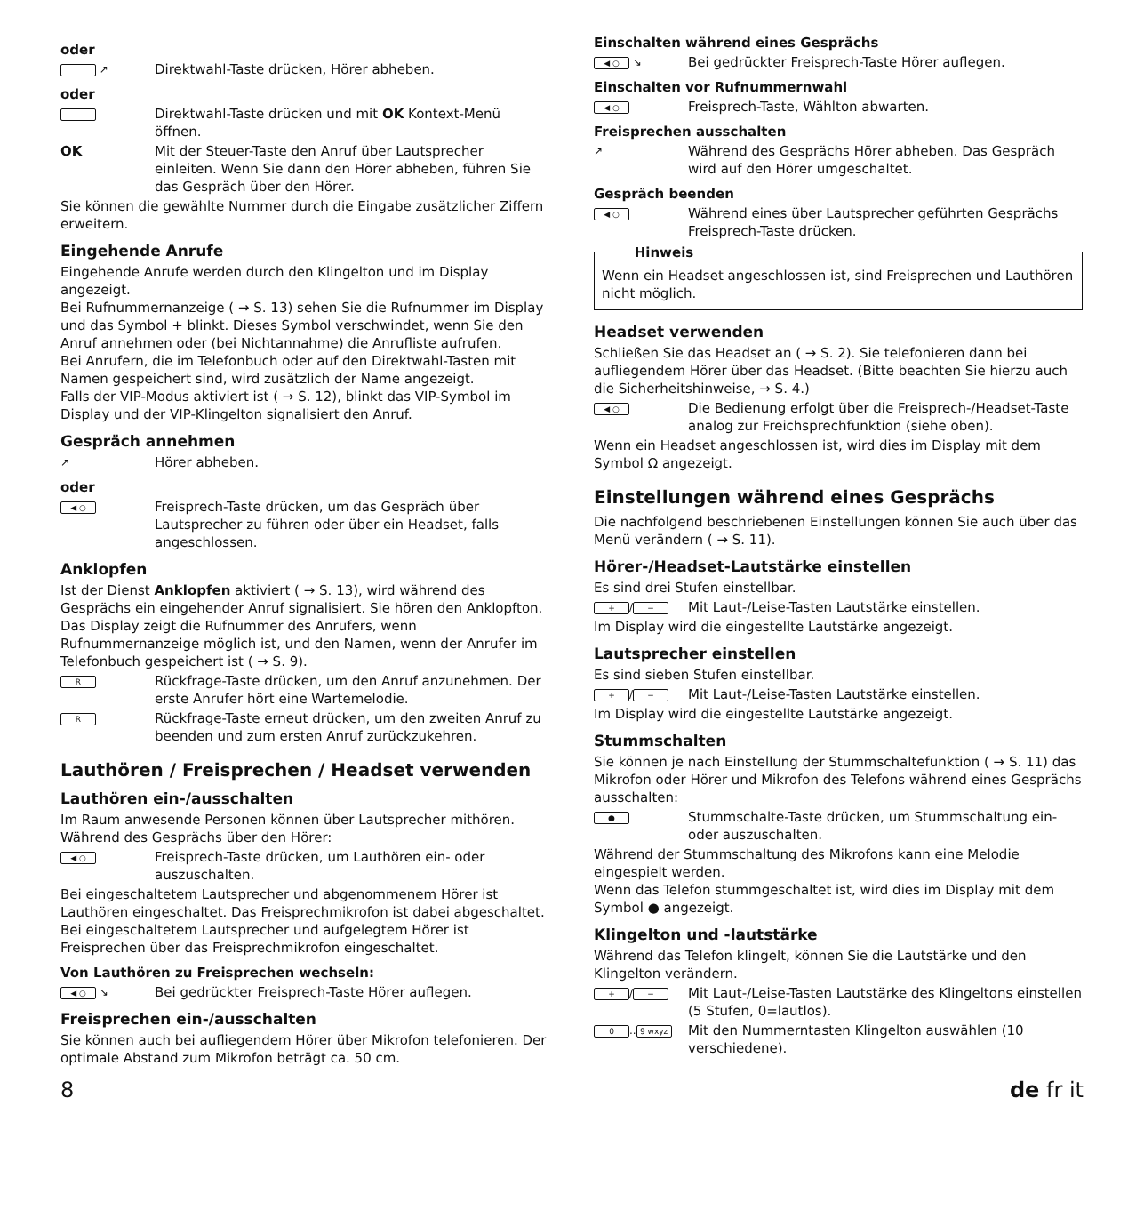oder
↗
Direktwahl-Taste drücken, Hörer abheben.
oder
Direktwahl-Taste drücken und mit OK Kontext-Menü öffnen.
OK Mit der Steuer-Taste den Anruf über Lautsprecher einleiten. Wenn Sie dann den Hörer abheben, führen Sie das Gespräch über den Hörer.
Sie können die gewählte Nummer durch die Eingabe zusätzlicher Ziffern erweitern.
Eingehende Anrufe
Eingehende Anrufe werden durch den Klingelton und im Display angezeigt.
Bei Rufnummernanzeige ( → S. 13) sehen Sie die Rufnummer im Display und das Symbol + blinkt. Dieses Symbol verschwindet, wenn Sie den Anruf annehmen oder (bei Nichtannahme) die Anrufliste aufrufen.
Bei Anrufern, die im Telefonbuch oder auf den Direktwahl-Tasten mit Namen gespeichert sind, wird zusätzlich der Name angezeigt.
Falls der VIP-Modus aktiviert ist ( → S. 12), blinkt das VIP-Symbol im Display und der VIP-Klingelton signalisiert den Anruf.
Gespräch annehmen
↗
Hörer abheben.
oder
◀ ○
Freisprech-Taste drücken, um das Gespräch über Lautsprecher zu führen oder über ein Headset, falls angeschlossen.
Anklopfen
Ist der Dienst Anklopfen aktiviert ( → S. 13), wird während des Gesprächs ein eingehender Anruf signalisiert. Sie hören den Anklopfton. Das Display zeigt die Rufnummer des Anrufers, wenn Rufnummernanzeige möglich ist, und den Namen, wenn der Anrufer im Telefonbuch gespeichert ist ( → S. 9).
R
Rückfrage-Taste drücken, um den Anruf anzunehmen. Der erste Anrufer hört eine Wartemelodie.
R
Rückfrage-Taste erneut drücken, um den zweiten Anruf zu beenden und zum ersten Anruf zurückzukehren.
Lauthören / Freisprechen / Headset verwenden
Lauthören ein-/ausschalten
Im Raum anwesende Personen können über Lautsprecher mithören. Während des Gesprächs über den Hörer:
◀ ○
Freisprech-Taste drücken, um Lauthören ein- oder auszuschalten.
Bei eingeschaltetem Lautsprecher und abgenommenem Hörer ist Lauthören eingeschaltet. Das Freisprechmikrofon ist dabei abgeschaltet. Bei eingeschaltetem Lautsprecher und aufgelegtem Hörer ist Freisprechen über das Freisprechmikrofon eingeschaltet.
Von Lauthören zu Freisprechen wechseln:
◀ ○ ↘
Bei gedrückter Freisprech-Taste Hörer auflegen.
Freisprechen ein-/ausschalten
Sie können auch bei aufliegendem Hörer über Mikrofon telefonieren. Der optimale Abstand zum Mikrofon beträgt ca. 50 cm.
Einschalten während eines Gesprächs
◀ ○ ↘
Bei gedrückter Freisprech-Taste Hörer auflegen.
Einschalten vor Rufnummernwahl
◀ ○
Freisprech-Taste, Wählton abwarten.
Freisprechen ausschalten
↗
Während des Gesprächs Hörer abheben. Das Gespräch wird auf den Hörer umgeschaltet.
Gespräch beenden
◀ ○
Während eines über Lautsprecher geführten Gesprächs Freisprech-Taste drücken.
Hinweis
Wenn ein Headset angeschlossen ist, sind Freisprechen und Lauthören nicht möglich.
Headset verwenden
Schließen Sie das Headset an ( → S. 2). Sie telefonieren dann bei aufliegendem Hörer über das Headset. (Bitte beachten Sie hierzu auch die Sicherheitshinweise, → S. 4.)
◀ ○
Die Bedienung erfolgt über die Freisprech-/Headset-Taste analog zur Freichsprechfunktion (siehe oben).
Wenn ein Headset angeschlossen ist, wird dies im Display mit dem Symbol Ω angezeigt.
Einstellungen während eines Gesprächs
Die nachfolgend beschriebenen Einstellungen können Sie auch über das Menü verändern ( → S. 11).
Hörer-/Headset-Lautstärke einstellen
Es sind drei Stufen einstellbar.
+ / −
Mit Laut-/Leise-Tasten Lautstärke einstellen.
Im Display wird die eingestellte Lautstärke angezeigt.
Lautsprecher einstellen
Es sind sieben Stufen einstellbar.
+ / −
Mit Laut-/Leise-Tasten Lautstärke einstellen.
Im Display wird die eingestellte Lautstärke angezeigt.
Stummschalten
Sie können je nach Einstellung der Stummschaltefunktion ( → S. 11) das Mikrofon oder Hörer und Mikrofon des Telefons während eines Gesprächs ausschalten:
●
Stummschalte-Taste drücken, um Stummschaltung ein- oder auszuschalten.
Während der Stummschaltung des Mikrofons kann eine Melodie eingespielt werden.
Wenn das Telefon stummgeschaltet ist, wird dies im Display mit dem Symbol ● angezeigt.
Klingelton und -lautstärke
Während das Telefon klingelt, können Sie die Lautstärke und den Klingelton verändern.
+ / −
Mit Laut-/Leise-Tasten Lautstärke des Klingeltons einstellen (5 Stufen, 0=lautlos).
0.. 9 wxyz
Mit den Nummerntasten Klingelton auswählen (10 verschiedene).
8 de fr it